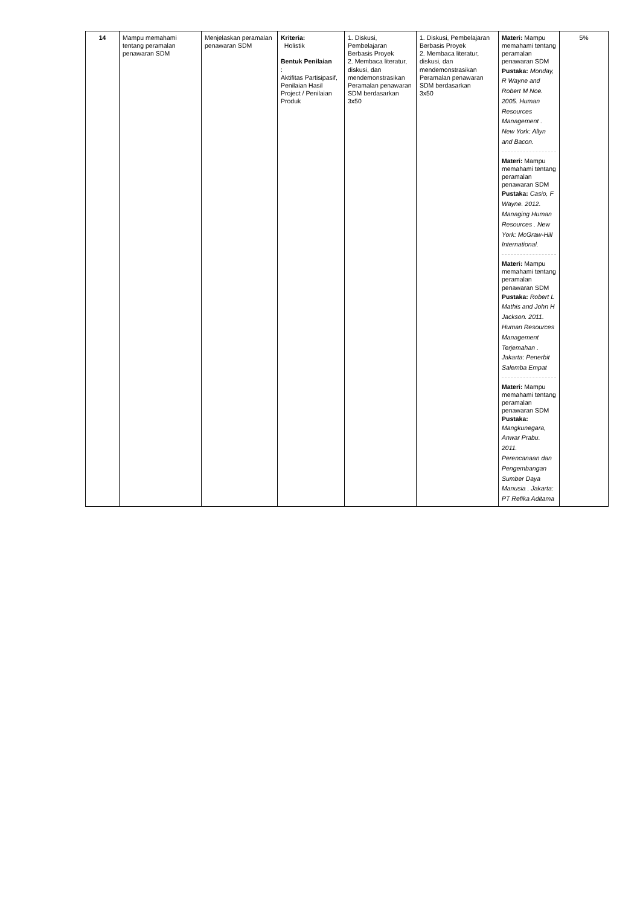| 14 | Mampu memahami tentang peramalan penawaran SDM | Menjelaskan peramalan penawaran SDM | Kriteria: Holistik Bentuk Penilaian : Aktifitas Partisipasif, Penilaian Hasil Project / Penilaian Produk | 1. Diskusi, Pembelajaran Berbasis Proyek 2. Membaca literatur, diskusi, dan mendemonstrasikan Peramalan penawaran SDM berdasarkan 3x50 | 1. Diskusi, Pembelajaran Berbasis Proyek 2. Membaca literatur, diskusi, dan mendemonstrasikan Peramalan penawaran SDM berdasarkan 3x50 | Materi: Mampu memahami tentang peramalan penawaran SDM Pustaka: Monday, R Wayne and Robert M Noe. 2005. Human Resources Management . New York: Allyn and Bacon. Materi: Mampu memahami tentang peramalan penawaran SDM Pustaka: Casio, F Wayne. 2012. Managing Human Resources . New York: McGraw-Hill International. Materi: Mampu memahami tentang peramalan penawaran SDM Pustaka: Robert L Mathis and John H Jackson. 2011. Human Resources Management Terjemahan . Jakarta: Penerbit Salemba Empat Materi: Mampu memahami tentang peramalan penawaran SDM Pustaka: Mangkunegara, Anwar Prabu. 2011. Perencanaan dan Pengembangan Sumber Daya Manusia . Jakarta: PT Refika Aditama | 5% |